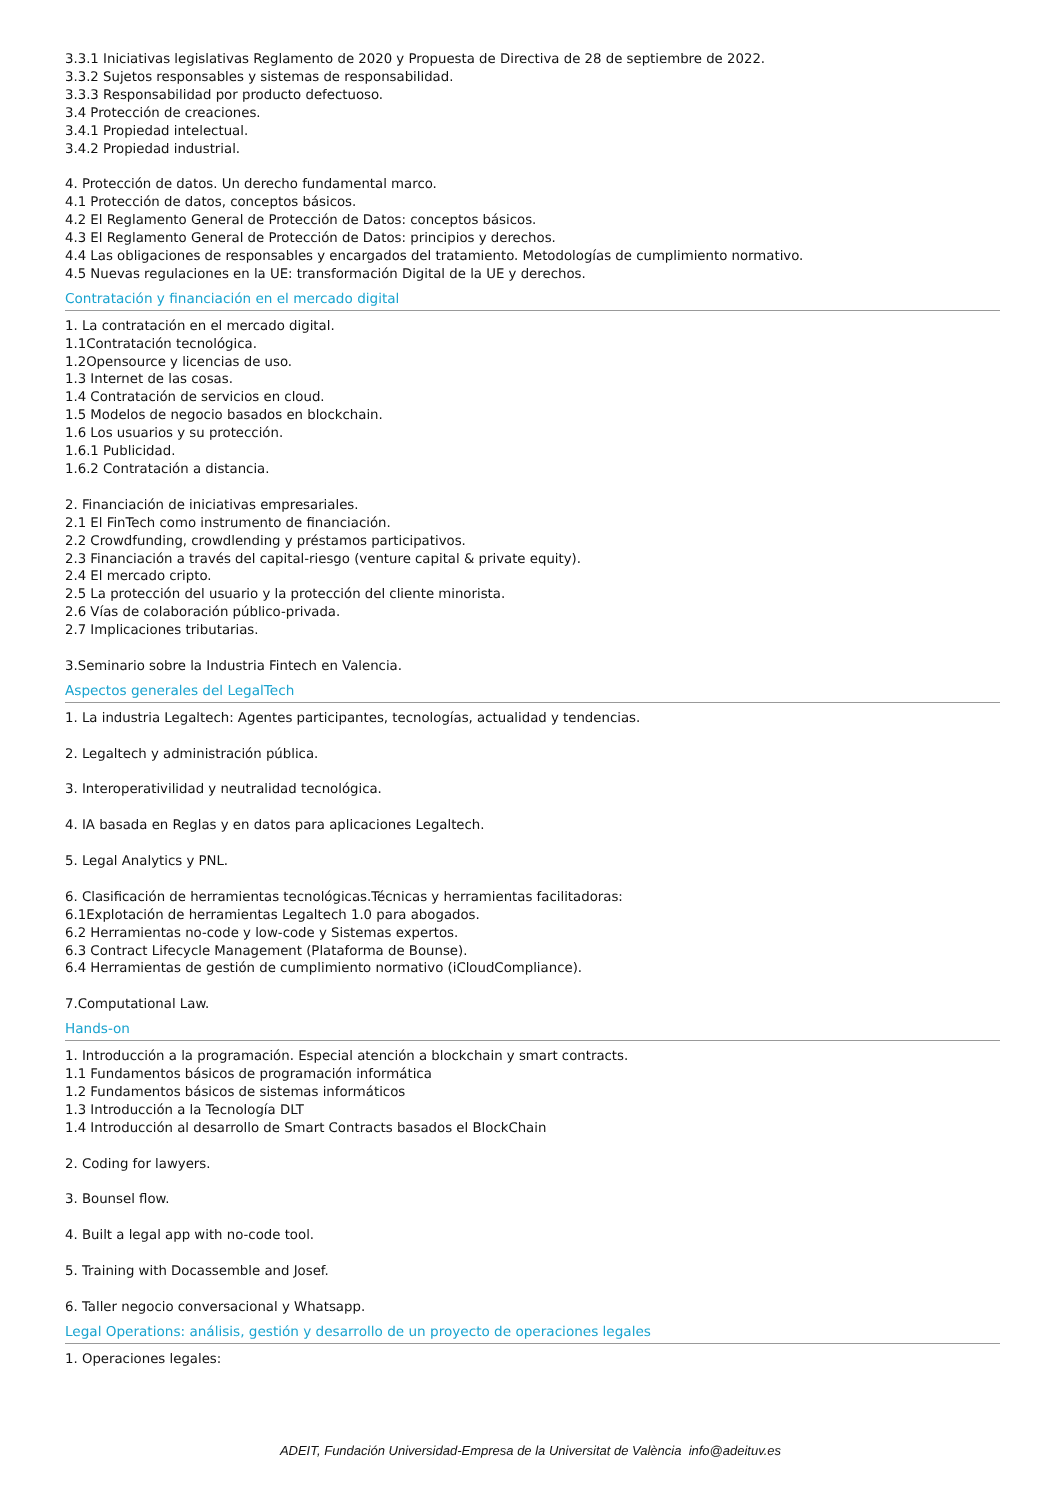3.3.1 Iniciativas legislativas Reglamento de 2020 y Propuesta de Directiva de 28 de septiembre de 2022.
3.3.2 Sujetos responsables y sistemas de responsabilidad.
3.3.3 Responsabilidad por producto defectuoso.
3.4 Protección de creaciones.
3.4.1 Propiedad intelectual.
3.4.2 Propiedad industrial.
4. Protección de datos. Un derecho fundamental marco.
4.1 Protección de datos, conceptos básicos.
4.2 El Reglamento General de Protección de Datos: conceptos básicos.
4.3 El Reglamento General de Protección de Datos: principios y derechos.
4.4 Las obligaciones de responsables y encargados del tratamiento. Metodologías de cumplimiento normativo.
4.5 Nuevas regulaciones en la UE: transformación Digital de la UE y derechos.
Contratación y financiación en el mercado digital
1. La contratación en el mercado digital.
1.1Contratación tecnológica.
1.2Opensource y licencias de uso.
1.3 Internet de las cosas.
1.4 Contratación de servicios en cloud.
1.5 Modelos de negocio basados en blockchain.
1.6 Los usuarios y su protección.
1.6.1 Publicidad.
1.6.2 Contratación a distancia.
2. Financiación de iniciativas empresariales.
2.1 El FinTech como instrumento de financiación.
2.2 Crowdfunding, crowdlending y préstamos participativos.
2.3 Financiación a través del capital-riesgo (venture capital & private equity).
2.4 El mercado cripto.
2.5 La protección del usuario y la protección del cliente minorista.
2.6 Vías de colaboración público-privada.
2.7 Implicaciones tributarias.
3.Seminario sobre la Industria Fintech en Valencia.
Aspectos generales del LegalTech
1. La industria Legaltech: Agentes participantes, tecnologías, actualidad y tendencias.
2. Legaltech y administración pública.
3. Interoperativilidad y neutralidad tecnológica.
4. IA basada en Reglas y en datos para aplicaciones Legaltech.
5. Legal Analytics y PNL.
6. Clasificación de herramientas tecnológicas.Técnicas y herramientas facilitadoras:
6.1Explotación de herramientas Legaltech 1.0 para abogados.
6.2 Herramientas no-code y low-code y Sistemas expertos.
6.3 Contract Lifecycle Management (Plataforma de Bounse).
6.4 Herramientas de gestión de cumplimiento normativo (iCloudCompliance).
7.Computational Law.
Hands-on
1. Introducción a la programación. Especial atención a blockchain y smart contracts.
1.1 Fundamentos básicos de programación informática
1.2 Fundamentos básicos de sistemas informáticos
1.3 Introducción a la Tecnología DLT
1.4 Introducción al desarrollo de Smart Contracts basados el BlockChain
2. Coding for lawyers.
3. Bounsel flow.
4. Built a legal app with no-code tool.
5. Training with Docassemble and Josef.
6. Taller negocio conversacional y Whatsapp.
Legal Operations: análisis, gestión y desarrollo de un proyecto de operaciones legales
1. Operaciones legales:
ADEIT, Fundación Universidad-Empresa de la Universitat de València info@adeituv.es